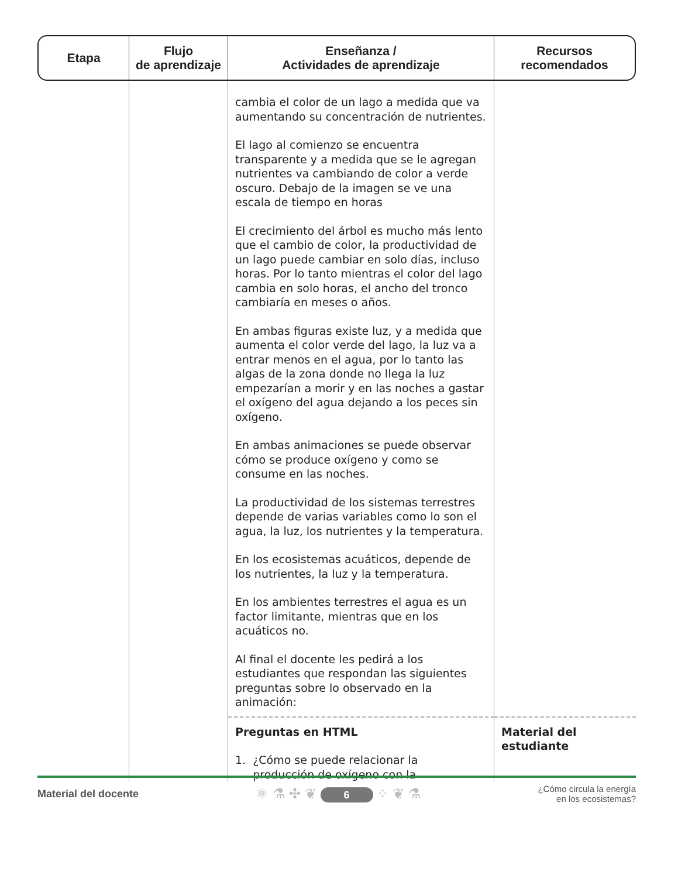| Etapa | Flujo de aprendizaje | Enseñanza / Actividades de aprendizaje | Recursos recomendados |
| --- | --- | --- | --- |
| | | cambia el color de un lago a medida que va aumentando su concentración de nutrientes. El lago al comienzo se encuentra transparente y a medida que se le agregan nutrientes va cambiando de color a verde oscuro. Debajo de la imagen se ve una escala de tiempo en horas El crecimiento del árbol es mucho más lento que el cambio de color, la productividad de un lago puede cambiar en solo días, incluso horas. Por lo tanto mientras el color del lago cambia en solo horas, el ancho del tronco cambiaría en meses o años. En ambas figuras existe luz, y a medida que aumenta el color verde del lago, la luz va a entrar menos en el agua, por lo tanto las algas de la zona donde no llega la luz empezarían a morir y en las noches a gastar el oxígeno del agua dejando a los peces sin oxígeno. En ambas animaciones se puede observar cómo se produce oxígeno y como se consume en las noches. La productividad de los sistemas terrestres depende de varias variables como lo son el agua, la luz, los nutrientes y la temperatura. En los ecosistemas acuáticos, depende de los nutrientes, la luz y la temperatura. En los ambientes terrestres el agua es un factor limitante, mientras que en los acuáticos no. Al final el docente les pedirá a los estudiantes que respondan las siguientes preguntas sobre lo observado en la animación: | |
| | | Preguntas en HTML 1. ¿Cómo se puede relacionar la producción de oxígeno con la | Material del estudiante |
Material del docente ⚛ ⚗ ✣ ❦ 6 ⁘ ❦ ⚗ ¿Cómo circula la energía
en los ecosistemas?